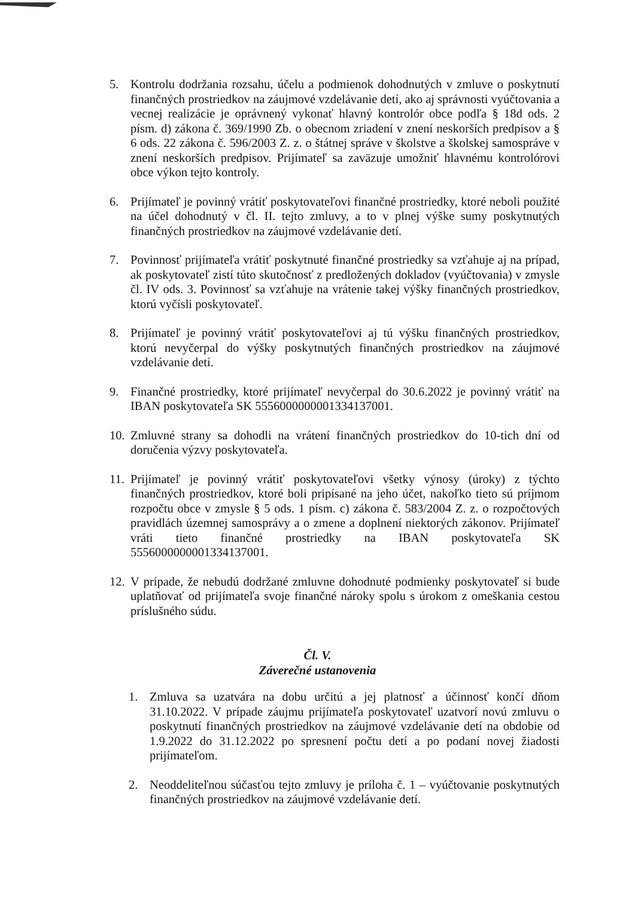5. Kontrolu dodržania rozsahu, účelu a podmienok dohodnutých v zmluve o poskytnutí finančných prostriedkov na záujmové vzdelávanie detí, ako aj správnosti vyúčtovania a vecnej realizácie je oprávnený vykonať hlavný kontrolór obce podľa § 18d ods. 2 písm. d) zákona č. 369/1990 Zb. o obecnom zriadení v znení neskorších predpisov a § 6 ods. 22 zákona č. 596/2003 Z. z. o štátnej správe v školstve a školskej samospráve v znení neskorších predpisov. Prijímateľ sa zaväzuje umožniť hlavnému kontrolórovi obce výkon tejto kontroly.
6. Prijímateľ je povinný vrátiť poskytovateľovi finančné prostriedky, ktoré neboli použité na účel dohodnutý v čl. II. tejto zmluvy, a to v plnej výške sumy poskytnutých finančných prostriedkov na záujmové vzdelávanie detí.
7. Povinnosť prijímateľa vrátiť poskytnuté finančné prostriedky sa vzťahuje aj na prípad, ak poskytovateľ zistí túto skutočnosť z predložených dokladov (vyúčtovania) v zmysle čl. IV ods. 3. Povinnosť sa vzťahuje na vrátenie takej výšky finančných prostriedkov, ktorú vyčísli poskytovateľ.
8. Prijímateľ je povinný vrátiť poskytovateľovi aj tú výšku finančných prostriedkov, ktorú nevyčerpal do výšky poskytnutých finančných prostriedkov na záujmové vzdelávanie detí.
9. Finančné prostriedky, ktoré prijímateľ nevyčerpal do 30.6.2022 je povinný vrátiť na IBAN poskytovateľa SK 5556000000001334137001.
10.
Zmluvné strany sa dohodli na vrátení finančných prostriedkov do 10-tich dní od doručenia výzvy poskytovateľa.
11.
Prijímateľ je povinný vrátiť poskytovateľovi všetky výnosy (úroky) z týchto finančných prostriedkov, ktoré boli pripísané na jeho účet, nakoľko tieto sú príjmom rozpočtu obce v zmysle § 5 ods. 1 písm. c) zákona č. 583/2004 Z. z. o rozpočtových pravidlách územnej samosprávy a o zmene a doplnení niektorých zákonov. Prijímateľ vráti tieto finančné prostriedky na IBAN poskytovateľa SK 5556000000001334137001.
12.
V prípade, že nebudú dodržané zmluvne dohodnuté podmienky poskytovateľ si bude uplatňovať od prijímateľa svoje finančné nároky spolu s úrokom z omeškania cestou príslušného súdu.
Čl. V.
Záverečné ustanovenia
1. Zmluva sa uzatvára na dobu určitú a jej platnosť a účinnosť končí dňom 31.10.2022. V prípade záujmu prijímateľa poskytovateľ uzatvorí novú zmluvu o poskytnutí finančných prostriedkov na záujmové vzdelávanie detí na obdobie od 1.9.2022 do 31.12.2022 po spresnení počtu detí a po podaní novej žiadosti prijímateľom.
2. Neoddeliteľnou súčasťou tejto zmluvy je príloha č. 1 – vyúčtovanie poskytnutých finančných prostriedkov na záujmové vzdelávanie detí.